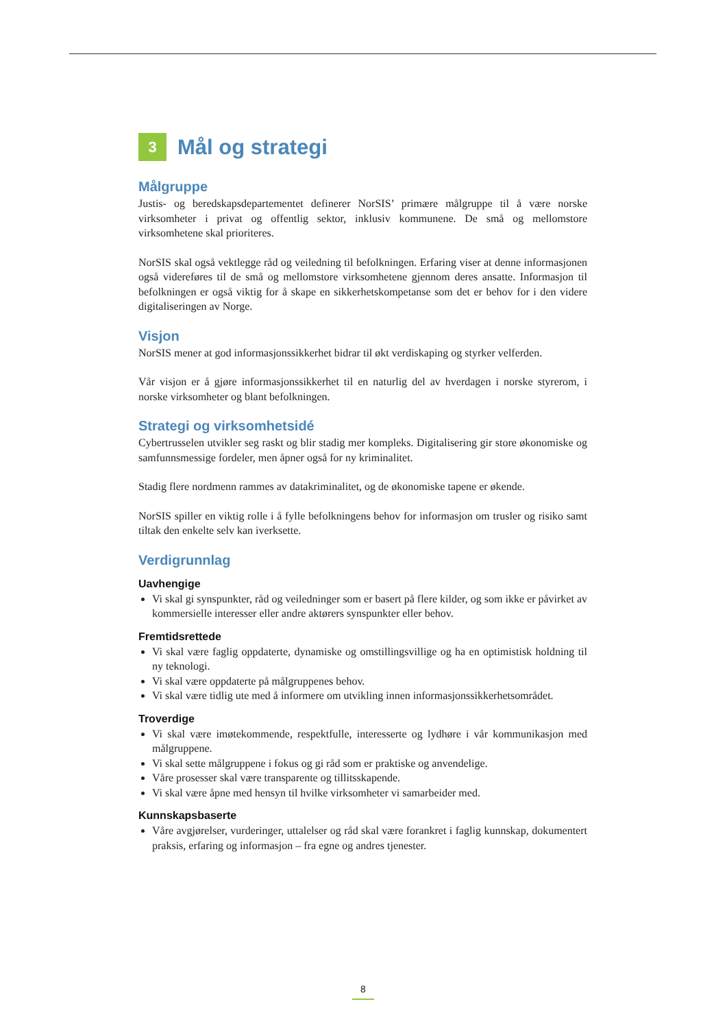3
Mål og strategi
Målgruppe
Justis- og beredskapsdepartementet definerer NorSIS’ primære målgruppe til å være norske virksomheter i privat og offentlig sektor, inklusiv kommunene. De små og mellomstore virksomhetene skal prioriteres.
NorSIS skal også vektlegge råd og veiledning til befolkningen. Erfaring viser at denne informasjonen også videreføres til de små og mellomstore virksomhetene gjennom deres ansatte. Informasjon til befolkningen er også viktig for å skape en sikkerhetskompetanse som det er behov for i den videre digitaliseringen av Norge.
Visjon
NorSIS mener at god informasjonssikkerhet bidrar til økt verdiskaping og styrker velferden.
Vår visjon er å gjøre informasjonssikkerhet til en naturlig del av hverdagen i norske styrerom, i norske virksomheter og blant befolkningen.
Strategi og virksomhetsidé
Cybertrusselen utvikler seg raskt og blir stadig mer kompleks. Digitalisering gir store økonomiske og samfunnsmessige fordeler, men åpner også for ny kriminalitet.
Stadig flere nordmenn rammes av datakriminalitet, og de økonomiske tapene er økende.
NorSIS spiller en viktig rolle i å fylle befolkningens behov for informasjon om trusler og risiko samt tiltak den enkelte selv kan iverksette.
Verdigrunnlag
Uavhengige
Vi skal gi synspunkter, råd og veiledninger som er basert på flere kilder, og som ikke er påvirket av kommersielle interesser eller andre aktørers synspunkter eller behov.
Fremtidsrettede
Vi skal være faglig oppdaterte, dynamiske og omstillingsvillige og ha en optimistisk holdning til ny teknologi.
Vi skal være oppdaterte på målgruppenes behov.
Vi skal være tidlig ute med å informere om utvikling innen informasjonssikkerhetsområdet.
Troverdige
Vi skal være imøtekommende, respektfulle, interesserte og lydhøre i vår kommunikasjon med målgruppene.
Vi skal sette målgruppene i fokus og gi råd som er praktiske og anvendelige.
Våre prosesser skal være transparente og tillitsskapende.
Vi skal være åpne med hensyn til hvilke virksomheter vi samarbeider med.
Kunnskapsbaserte
Våre avgjørelser, vurderinger, uttalelser og råd skal være forankret i faglig kunnskap, dokumentert praksis, erfaring og informasjon – fra egne og andres tjenester.
8